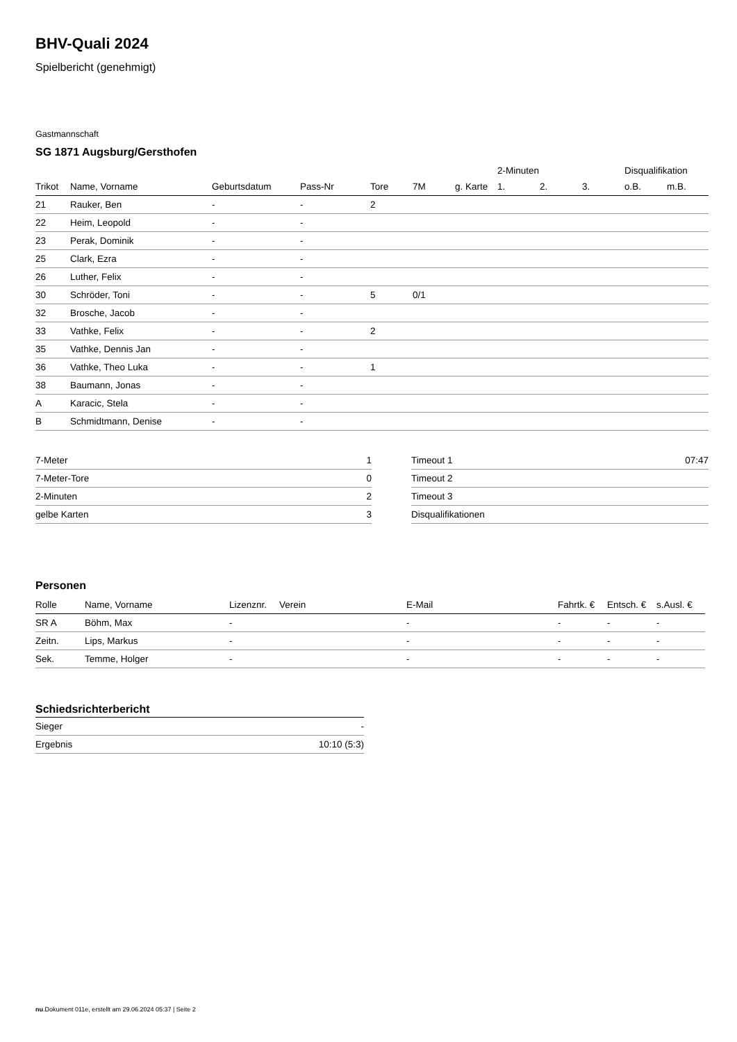BHV-Quali 2024
Spielbericht (genehmigt)
Gastmannschaft
SG 1871 Augsburg/Gersthofen
| | | | | | | | 2-Minuten | | | Disqualifikation | |
| --- | --- | --- | --- | --- | --- | --- | --- | --- | --- | --- | --- |
| Trikot | Name, Vorname | Geburtsdatum | Pass-Nr | Tore | 7M | g. Karte | 1. | 2. | 3. | o.B. | m.B. |
| 21 | Rauker, Ben | - | - | 2 | | | | | | | |
| 22 | Heim, Leopold | - | - | | | | | | | | |
| 23 | Perak, Dominik | - | - | | | | | | | | |
| 25 | Clark, Ezra | - | - | | | | | | | | |
| 26 | Luther, Felix | - | - | | | | | | | | |
| 30 | Schröder, Toni | - | - | 5 | 0/1 | | | | | | |
| 32 | Brosche, Jacob | - | - | | | | | | | | |
| 33 | Vathke, Felix | - | - | 2 | | | | | | | |
| 35 | Vathke, Dennis Jan | - | - | | | | | | | | |
| 36 | Vathke, Theo Luka | - | - | 1 | | | | | | | |
| 38 | Baumann, Jonas | - | - | | | | | | | | |
| A | Karacic, Stela | - | - | | | | | | | | |
| B | Schmidtmann, Denise | - | - | | | | | | | | |
| 7-Meter | 1 |
| 7-Meter-Tore | 0 |
| 2-Minuten | 2 |
| gelbe Karten | 3 |
| Timeout 1 | 07:47 |
| Timeout 2 | |
| Timeout 3 | |
| Disqualifikationen | |
Personen
| Rolle | Name, Vorname | Lizenznr. | Verein | E-Mail | Fahrtk. € | Entsch. € | s.Ausl. € |
| --- | --- | --- | --- | --- | --- | --- | --- |
| SR A | Böhm, Max | - | | - | - | - | - |
| Zeitn. | Lips, Markus | - | | - | - | - | - |
| Sek. | Temme, Holger | - | | - | - | - | - |
Schiedsrichterbericht
| Sieger | - |
| Ergebnis | 10:10 (5:3) |
nu.Dokument 011e, erstellt am 29.06.2024 05:37 | Seite 2